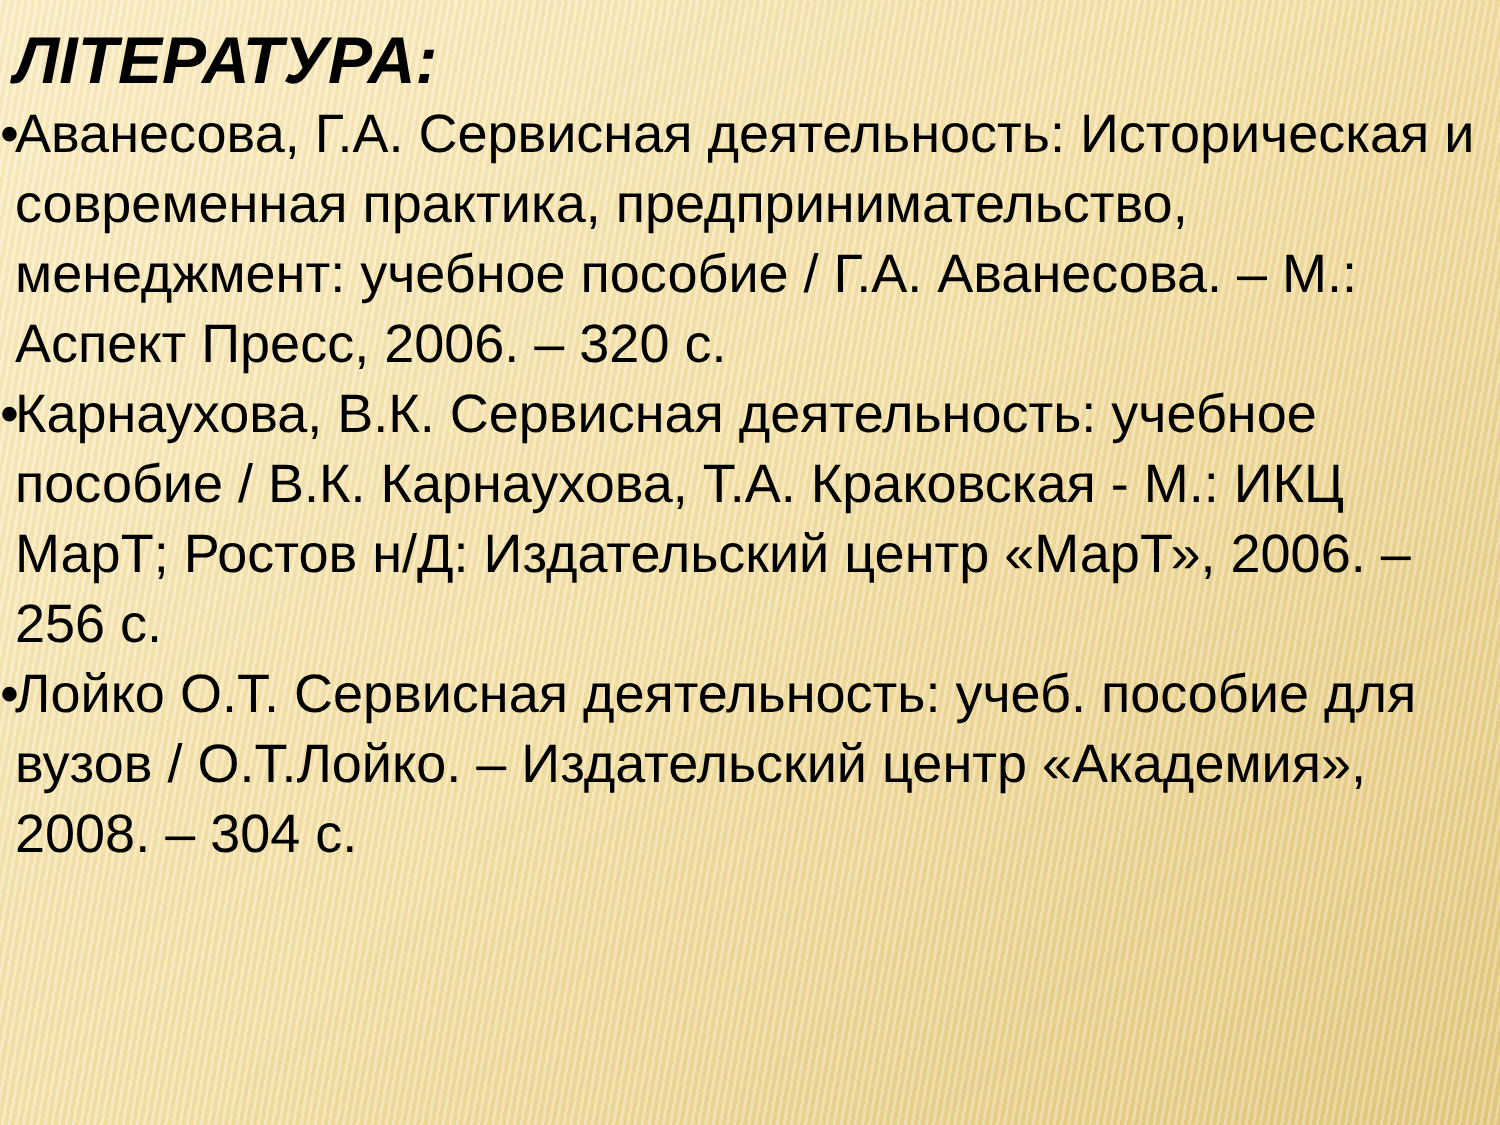ЛІТЕРАТУРА:
• Аванесова, Г.А. Сервисная деятельность: Историческая и современная практика, предпринимательство, менеджмент: учебное пособие / Г.А. Аванесова. – М.: Аспект Пресс, 2006. – 320 с.
• Карнаухова, В.К. Сервисная деятельность: учебное пособие / В.К. Карнаухова, Т.А. Краковская - М.: ИКЦ МарТ; Ростов н/Д: Издательский центр «МарТ», 2006. – 256 с.
• Лойко О.Т. Сервисная деятельность: учеб. пособие для вузов / О.Т.Лойко. – Издательский центр «Академия», 2008. – 304 с.